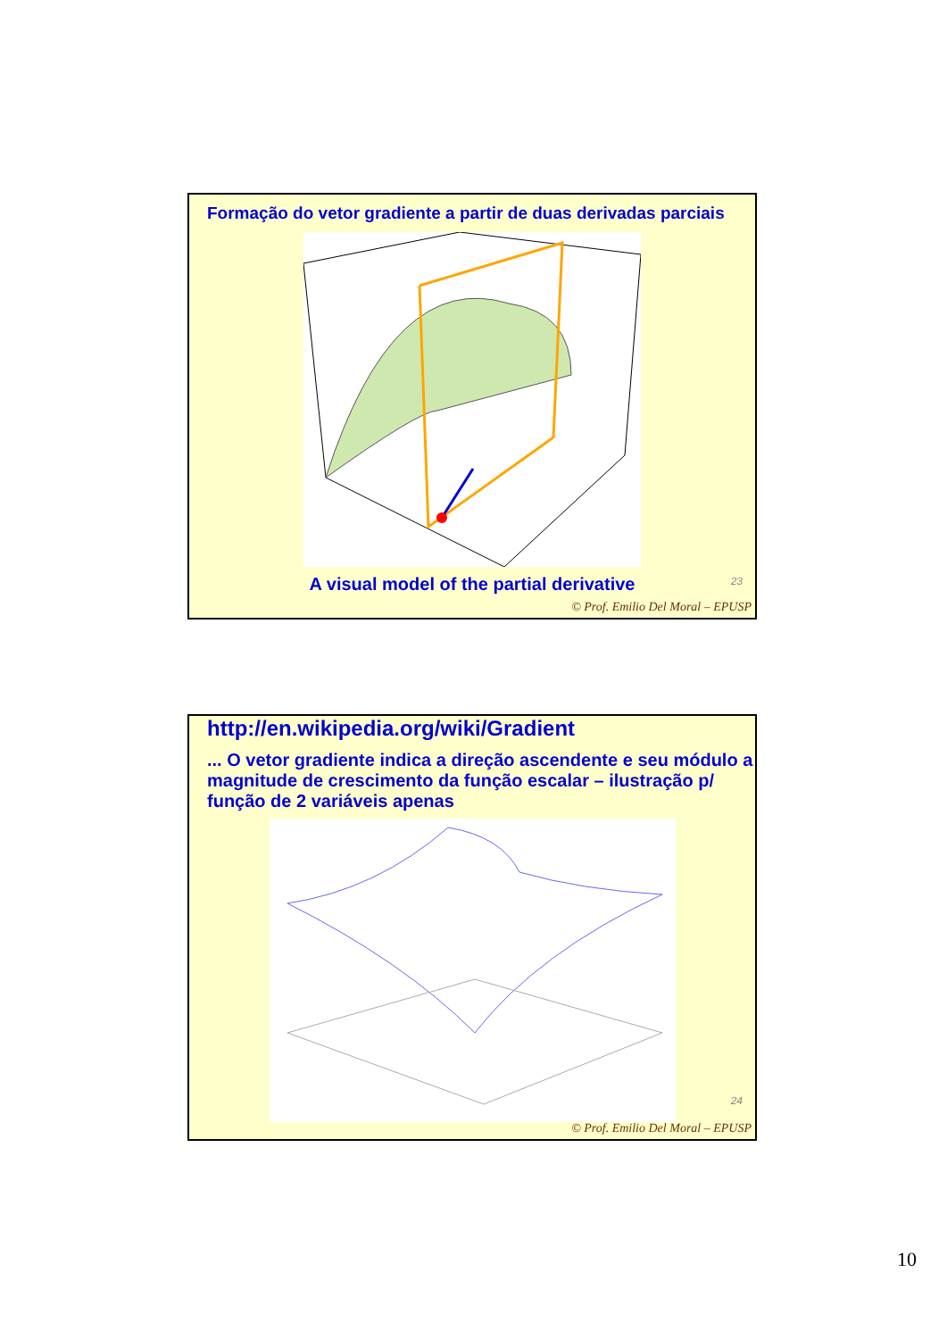Formação do vetor gradiente a partir de duas derivadas parciais
A visual model of the partial derivative
23
© Prof. Emilio Del Moral – EPUSP
http://en.wikipedia.org/wiki/Gradient
... O vetor gradiente indica a direção ascendente e seu módulo a magnitude de crescimento da função escalar – ilustração p/ função de 2 variáveis apenas
24
© Prof. Emilio Del Moral – EPUSP
10